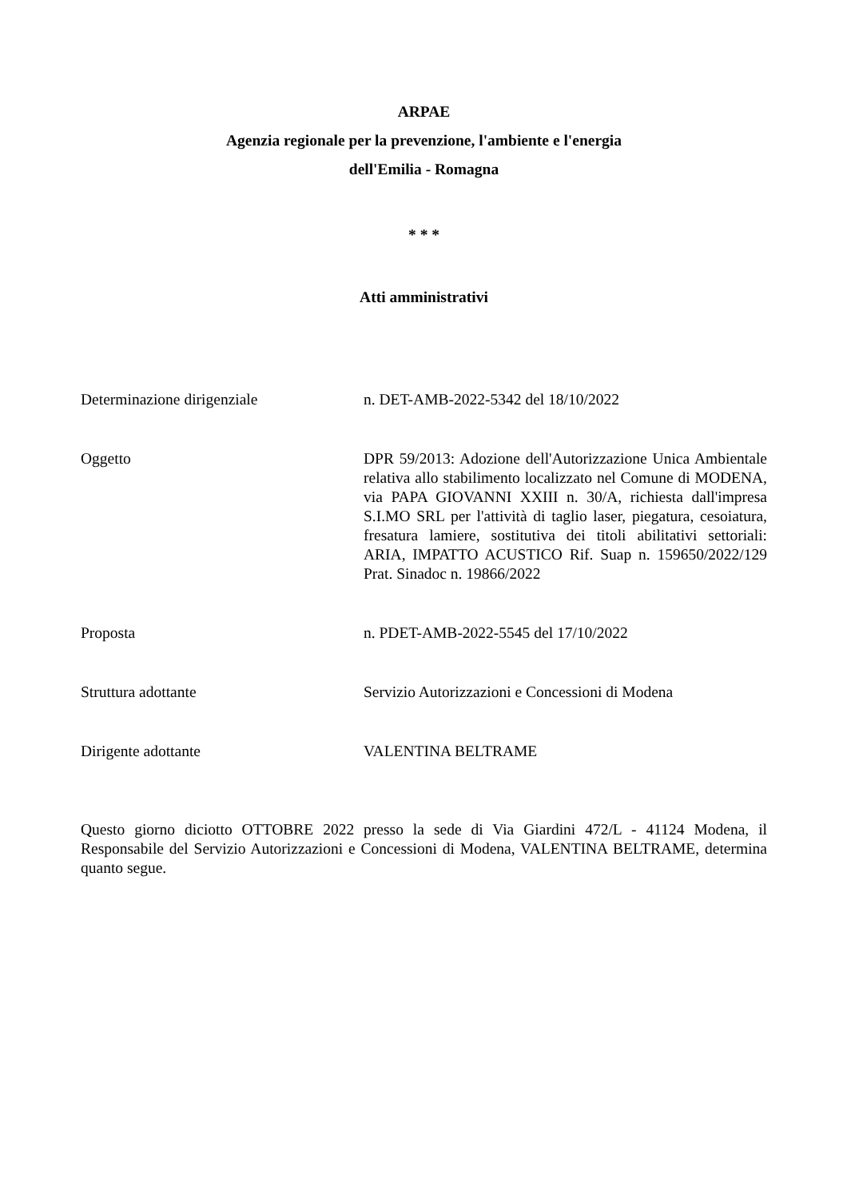ARPAE
Agenzia regionale per la prevenzione, l'ambiente e l'energia
dell'Emilia - Romagna
* * *
Atti amministrativi
Determinazione dirigenziale n. DET-AMB-2022-5342 del 18/10/2022
Oggetto DPR 59/2013: Adozione dell'Autorizzazione Unica Ambientale relativa allo stabilimento localizzato nel Comune di MODENA, via PAPA GIOVANNI XXIII n. 30/A, richiesta dall'impresa S.I.MO SRL per l'attività di taglio laser, piegatura, cesoiatura, fresatura lamiere, sostitutiva dei titoli abilitativi settoriali: ARIA, IMPATTO ACUSTICO Rif. Suap n. 159650/2022/129 Prat. Sinadoc n. 19866/2022
Proposta n. PDET-AMB-2022-5545 del 17/10/2022
Struttura adottante Servizio Autorizzazioni e Concessioni di Modena
Dirigente adottante VALENTINA BELTRAME
Questo giorno diciotto OTTOBRE 2022 presso la sede di Via Giardini 472/L - 41124 Modena, il Responsabile del Servizio Autorizzazioni e Concessioni di Modena, VALENTINA BELTRAME, determina quanto segue.